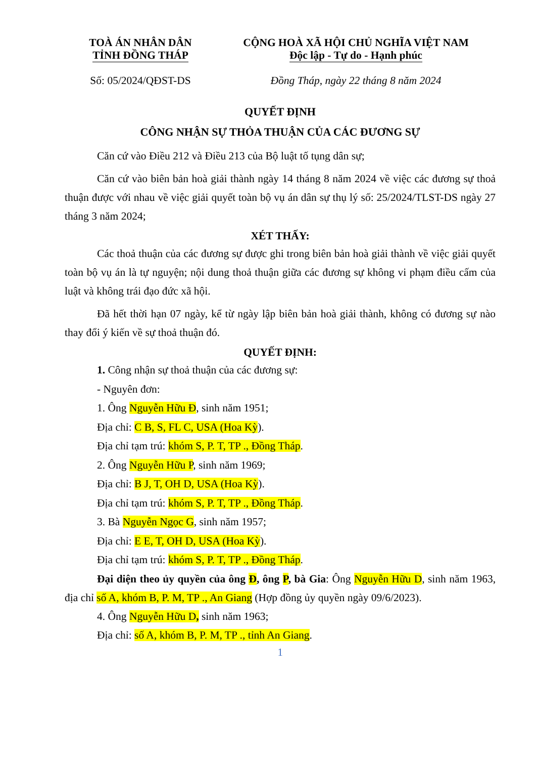TOÀ ÁN NHÂN DÂN
TỈNH ĐỒNG THÁP
CỘNG HOÀ XÃ HỘI CHỦ NGHĨA VIỆT NAM
Độc lập - Tự do - Hạnh phúc
Số: 05/2024/QĐST-DS Đồng Tháp, ngày 22 tháng 8 năm 2024
QUYẾT ĐỊNH
CÔNG NHẬN SỰ THỎA THUẬN CỦA CÁC ĐƯƠNG SỰ
Căn cứ vào Điều 212 và Điều 213 của Bộ luật tố tụng dân sự;
Căn cứ vào biên bản hoà giải thành ngày 14 tháng 8 năm 2024 về việc các đương sự thoả thuận được với nhau về việc giải quyết toàn bộ vụ án dân sự thụ lý số: 25/2024/TLST-DS ngày 27 tháng 3 năm 2024;
XÉT THẤY:
Các thoả thuận của các đương sự được ghi trong biên bản hoà giải thành về việc giải quyết toàn bộ vụ án là tự nguyện; nội dung thoả thuận giữa các đương sự không vi phạm điều cấm của luật và không trái đạo đức xã hội.
Đã hết thời hạn 07 ngày, kể từ ngày lập biên bản hoà giải thành, không có đương sự nào thay đổi ý kiến về sự thoả thuận đó.
QUYẾT ĐỊNH:
1. Công nhận sự thoả thuận của các đương sự:
- Nguyên đơn:
1. Ông Nguyễn Hữu Đ, sinh năm 1951;
Địa chỉ: C B, S, FL C, USA (Hoa Kỳ).
Địa chỉ tạm trú: khóm S, P. T, TP ., Đồng Tháp.
2. Ông Nguyễn Hữu P, sinh năm 1969;
Địa chỉ: B J, T, OH D, USA (Hoa Kỳ).
Địa chỉ tạm trú: khóm S, P. T, TP ., Đồng Tháp.
3. Bà Nguyễn Ngọc G, sinh năm 1957;
Địa chỉ: E E, T, OH D, USA (Hoa Kỳ).
Địa chỉ tạm trú: khóm S, P. T, TP ., Đồng Tháp.
Đại diện theo ủy quyền của ông Đ, ông P, bà Gia: Ông Nguyễn Hữu D, sinh năm 1963, địa chỉ số A, khóm B, P. M, TP ., An Giang (Hợp đồng ủy quyền ngày 09/6/2023).
4. Ông Nguyễn Hữu D, sinh năm 1963;
Địa chỉ: số A, khóm B, P. M, TP ., tỉnh An Giang.
1